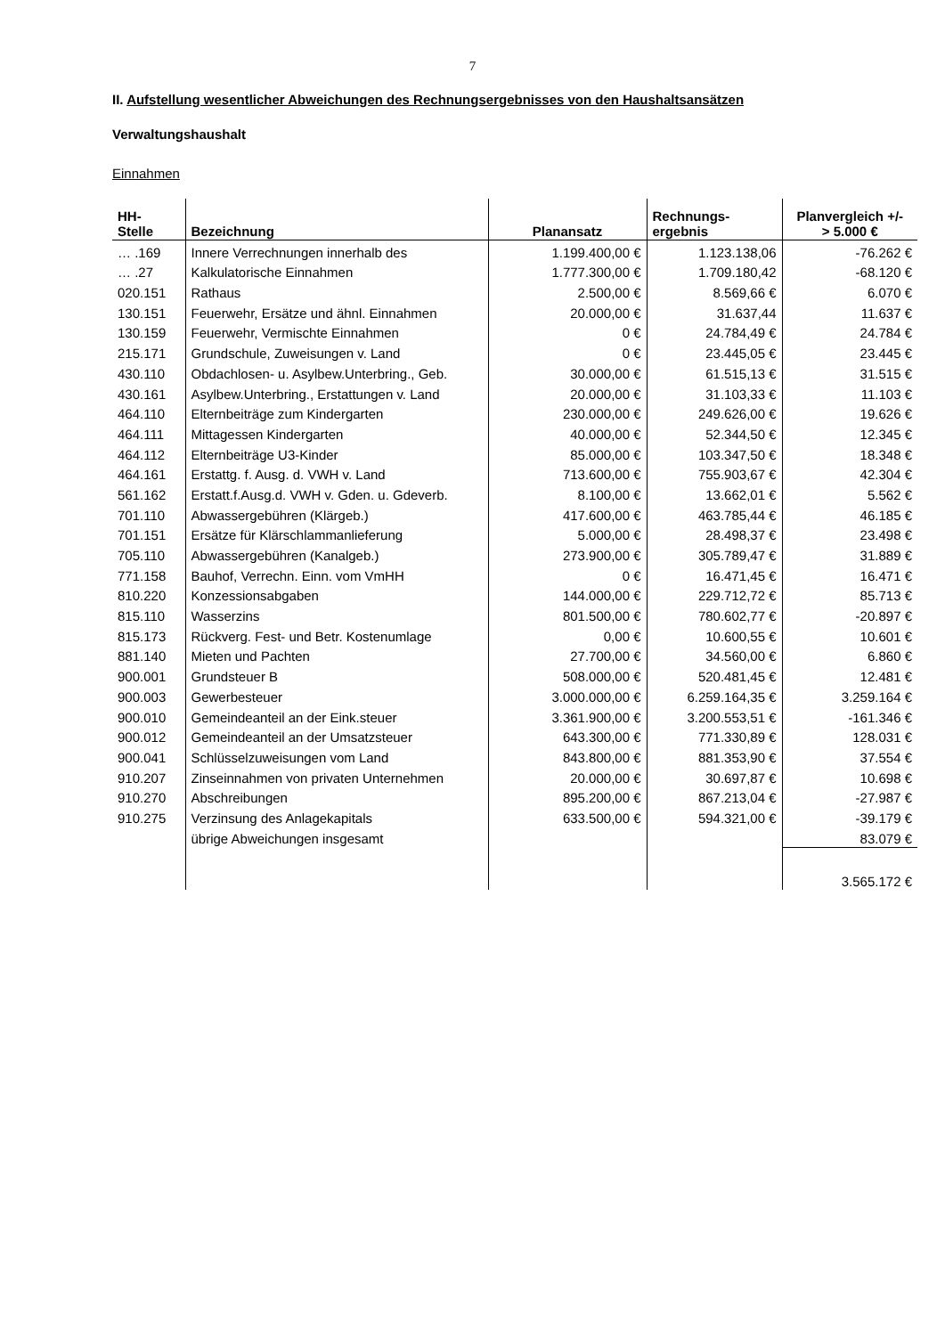7
II. Aufstellung wesentlicher Abweichungen des Rechnungsergebnisses von den Haushaltsansätzen
Verwaltungshaushalt
Einnahmen
| HH- Stelle | Bezeichnung | Planansatz | Rechnungs- ergebnis | Planvergleich +/- > 5.000 € |
| --- | --- | --- | --- | --- |
| … .169 | Innere Verrechnungen innerhalb des | 1.199.400,00 € | 1.123.138,06 | -76.262 € |
| … .27 | Kalkulatorische Einnahmen | 1.777.300,00 € | 1.709.180,42 | -68.120 € |
| 020.151 | Rathaus | 2.500,00 € | 8.569,66 € | 6.070 € |
| 130.151 | Feuerwehr, Ersätze und ähnl. Einnahmen | 20.000,00 € | 31.637,44 | 11.637 € |
| 130.159 | Feuerwehr, Vermischte Einnahmen | 0 € | 24.784,49 € | 24.784 € |
| 215.171 | Grundschule, Zuweisungen v. Land | 0 € | 23.445,05 € | 23.445 € |
| 430.110 | Obdachlosen- u. Asylbew.Unterbring., Geb. | 30.000,00 € | 61.515,13 € | 31.515 € |
| 430.161 | Asylbew.Unterbring., Erstattungen v. Land | 20.000,00 € | 31.103,33 € | 11.103 € |
| 464.110 | Elternbeiträge zum Kindergarten | 230.000,00 € | 249.626,00 € | 19.626 € |
| 464.111 | Mittagessen Kindergarten | 40.000,00 € | 52.344,50 € | 12.345 € |
| 464.112 | Elternbeiträge U3-Kinder | 85.000,00 € | 103.347,50 € | 18.348 € |
| 464.161 | Erstattg. f. Ausg. d. VWH v. Land | 713.600,00 € | 755.903,67 € | 42.304 € |
| 561.162 | Erstatt.f.Ausg.d. VWH v. Gden. u. Gdeverb. | 8.100,00 € | 13.662,01 € | 5.562 € |
| 701.110 | Abwassergebühren (Klärgeb.) | 417.600,00 € | 463.785,44 € | 46.185 € |
| 701.151 | Ersätze für Klärschlammanlieferung | 5.000,00 € | 28.498,37 € | 23.498 € |
| 705.110 | Abwassergebühren (Kanalgeb.) | 273.900,00 € | 305.789,47 € | 31.889 € |
| 771.158 | Bauhof, Verrechn. Einn. vom VmHH | 0 € | 16.471,45 € | 16.471 € |
| 810.220 | Konzessionsabgaben | 144.000,00 € | 229.712,72 € | 85.713 € |
| 815.110 | Wasserzins | 801.500,00 € | 780.602,77 € | -20.897 € |
| 815.173 | Rückverg. Fest- und Betr. Kostenumlage | 0,00 € | 10.600,55 € | 10.601 € |
| 881.140 | Mieten und Pachten | 27.700,00 € | 34.560,00 € | 6.860 € |
| 900.001 | Grundsteuer B | 508.000,00 € | 520.481,45 € | 12.481 € |
| 900.003 | Gewerbesteuer | 3.000.000,00 € | 6.259.164,35 € | 3.259.164 € |
| 900.010 | Gemeindeanteil an der Eink.steuer | 3.361.900,00 € | 3.200.553,51 € | -161.346 € |
| 900.012 | Gemeindeanteil an der Umsatzsteuer | 643.300,00 € | 771.330,89 € | 128.031 € |
| 900.041 | Schlüsselzuweisungen vom Land | 843.800,00 € | 881.353,90 € | 37.554 € |
| 910.207 | Zinseinnahmen von privaten Unternehmen | 20.000,00 € | 30.697,87 € | 10.698 € |
| 910.270 | Abschreibungen | 895.200,00 € | 867.213,04 € | -27.987 € |
| 910.275 | Verzinsung des Anlagekapitals | 633.500,00 € | 594.321,00 € | -39.179 € |
| | übrige Abweichungen insgesamt | | | 83.079 € |
| | | | | 3.565.172 € |